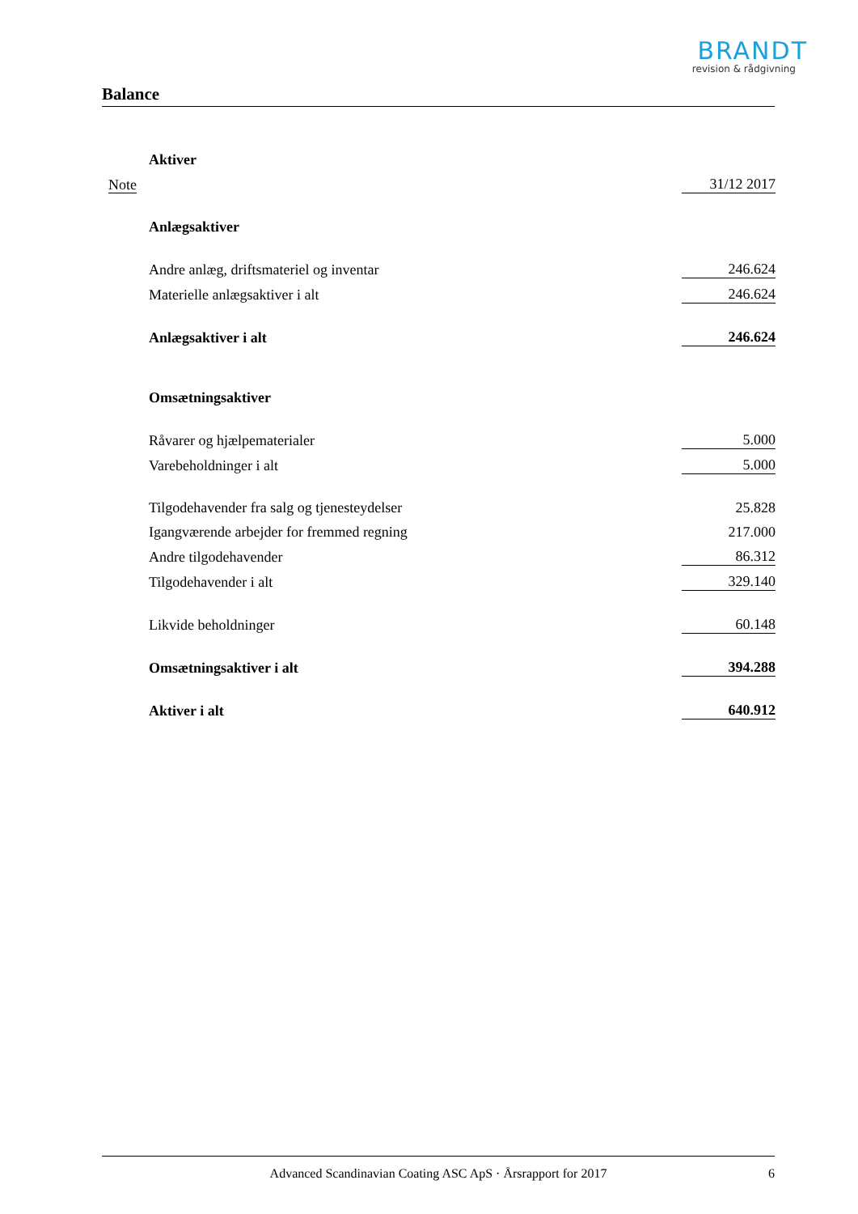BRANDT
revision & rådgivning
Balance
| | Aktiver | | |
| Note | | | 31/12 2017 |
| | Anlægsaktiver | | |
| | Andre anlæg, driftsmateriel og inventar | | 246.624 |
| | Materielle anlægsaktiver i alt | | 246.624 |
| | Anlægsaktiver i alt | | 246.624 |
| | Omsætningsaktiver | | |
| | Råvarer og hjælpematerialer | | 5.000 |
| | Varebeholdninger i alt | | 5.000 |
| | Tilgodehavender fra salg og tjenesteydelser | | 25.828 |
| | Igangværende arbejder for fremmed regning | | 217.000 |
| | Andre tilgodehavender | | 86.312 |
| | Tilgodehavender i alt | | 329.140 |
| | Likvide beholdninger | | 60.148 |
| | Omsætningsaktiver i alt | | 394.288 |
| | Aktiver i alt | | 640.912 |
Advanced Scandinavian Coating ASC ApS · Årsrapport for 2017 6